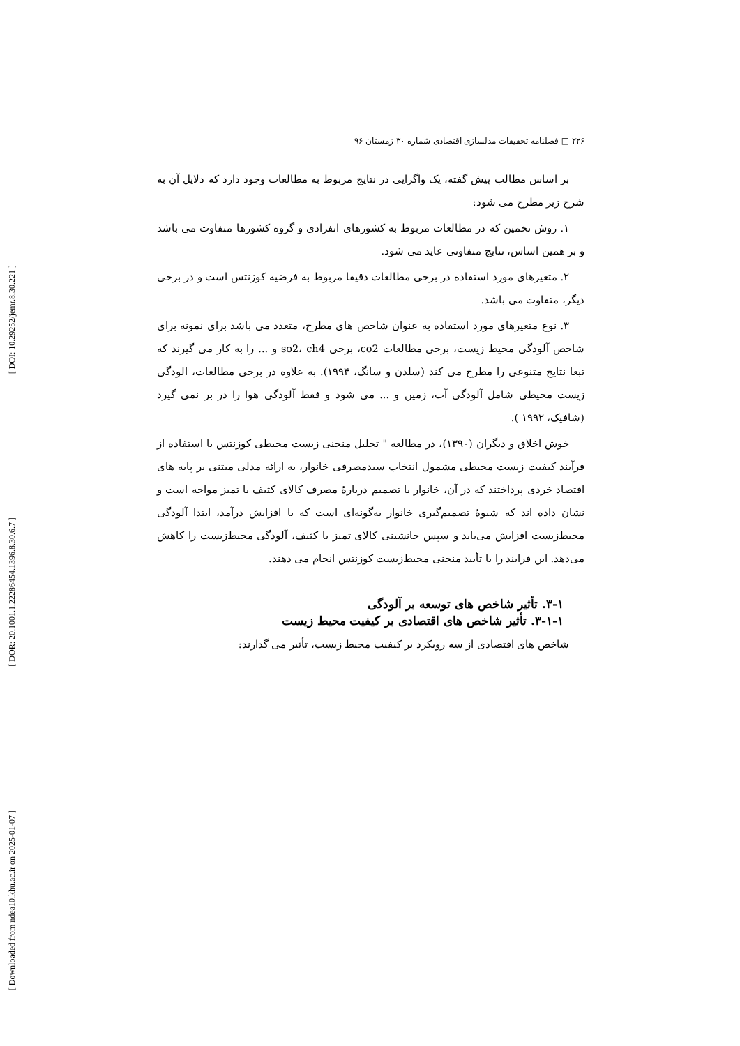[ DOI: 10.29252/jemr.8.30.221 ]
[ DOR: 20.1001.1.22286454.1396.8.30.6.7 ]
[ Downloaded from ndea10.khu.ac.ir on 2025-01-07 ]
۲۲۶ □ فصلنامه تحقیقات مدلسازی اقتصادی شماره ۳۰ زمستان ۹۶
بر اساس مطالب پیش گفته، یک واگرایی در نتایج مربوط به مطالعات وجود دارد که دلایل آن به شرح زیر مطرح می شود:
۱. روش تخمین که در مطالعات مربوط به کشورهای انفرادی و گروه کشورها متفاوت می باشد و بر همین اساس، نتایج متفاوتی عاید می شود.
۲. متغیرهای مورد استفاده در برخی مطالعات دقیقا مربوط به فرضیه کوزنتس است و در برخی دیگر، متفاوت می باشد.
۳. نوع متغیرهای مورد استفاده به عنوان شاخص های مطرح، متعدد می باشد برای نمونه برای شاخص آلودگی محیط زیست، برخی مطالعات co2، برخی so2، ch4 و ... را به کار می گیرند که تبعا نتایج متنوعی را مطرح می کند (سلدن و سانگ، ۱۹۹۴). به علاوه در برخی مطالعات، الودگی زیست محیطی شامل آلودگی آب، زمین و ... می شود و فقط آلودگی هوا را در بر نمی گیرد (شافیک، ۱۹۹۲ ).
خوش اخلاق و دیگران (۱۳۹۰)، در مطالعه " تحلیل منحنی زیست محیطی کوزنتس با استفاده از فرآیند کیفیت زیست محیطی مشمول انتخاب سبدمصرفی خانوار، به ارائه مدلی مبتنی بر پایه های اقتصاد خردی پرداختند که در آن، خانوار با تصمیم دربارهٔ مصرف کالای کثیف یا تمیز مواجه است و نشان داده اند که شیوهٔ تصمیم‌گیری خانوار به‌گونه‌ای است که با افزایش درآمد، ابتدا آلودگی محیط‌زیست افزایش می‌یابد و سپس جانشینی کالای تمیز با کثیف، آلودگی محیط‌زیست را کاهش می‌دهد. این فرایند را با تأیید منحنی محیط‌زیست کوزنتس انجام می دهند.
۳-۱. تأثیر شاخص های توسعه بر آلودگی
۳-۱-۱. تأثیر شاخص های اقتصادی بر کیفیت محیط زیست
شاخص های اقتصادی از سه رویکرد بر کیفیت محیط زیست، تأثیر می گذارند: